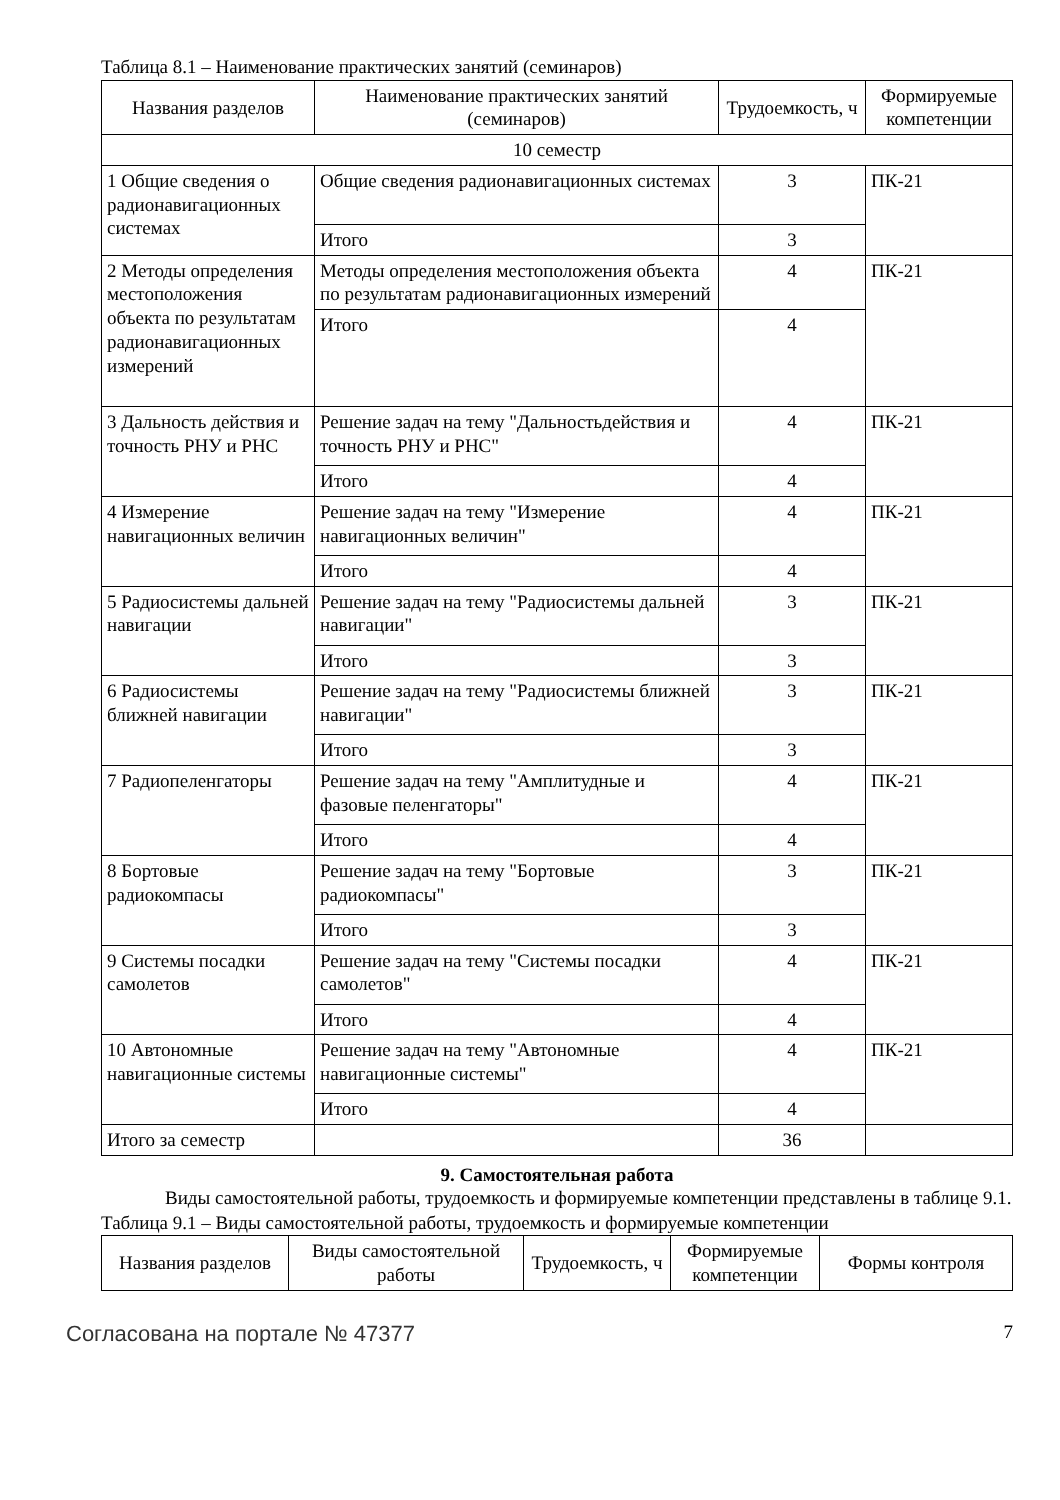Таблица 8.1 – Наименование практических занятий (семинаров)
| Названия разделов | Наименование практических занятий (семинаров) | Трудоемкость, ч | Формируемые компетенции |
| --- | --- | --- | --- |
| 10 семестр | | | |
| 1 Общие сведения о радионавигационных системах | Общие сведения радионавигационных системах | 3 | ПК-21 |
| | Итого | 3 | |
| 2 Методы определения местоположения объекта по результатам радионавигационных измерений | Методы определения местоположения объекта по результатам радионавигационных измерений | 4 | ПК-21 |
| | Итого | 4 | |
| 3 Дальность действия и точность РНУ и РНС | Решение задач на тему "Дальностьдействия и точность РНУ и РНС" | 4 | ПК-21 |
| | Итого | 4 | |
| 4 Измерение навигационных величин | Решение задач на тему "Измерение навигационных величин" | 4 | ПК-21 |
| | Итого | 4 | |
| 5 Радиосистемы дальней навигации | Решение задач на тему "Радиосистемы дальней навигации" | 3 | ПК-21 |
| | Итого | 3 | |
| 6 Радиосистемы ближней навигации | Решение задач на тему "Радиосистемы ближней навигации" | 3 | ПК-21 |
| | Итого | 3 | |
| 7 Радиопеленгаторы | Решение задач на тему "Амплитудные и фазовые пеленгаторы" | 4 | ПК-21 |
| | Итого | 4 | |
| 8 Бортовые радиокомпасы | Решение задач на тему "Бортовые радиокомпасы" | 3 | ПК-21 |
| | Итого | 3 | |
| 9 Системы посадки самолетов | Решение задач на тему "Системы посадки самолетов" | 4 | ПК-21 |
| | Итого | 4 | |
| 10 Автономные навигационные системы | Решение задач на тему "Автономные навигационные системы" | 4 | ПК-21 |
| | Итого | 4 | |
| Итого за семестр | | 36 | |
9. Самостоятельная работа
Виды самостоятельной работы, трудоемкость и формируемые компетенции представлены в таблице 9.1.
Таблица 9.1 – Виды самостоятельной работы, трудоемкость и формируемые компетенции
| Названия разделов | Виды самостоятельной работы | Трудоемкость, ч | Формируемые компетенции | Формы контроля |
| --- | --- | --- | --- | --- |
Согласована на портале № 47377 7